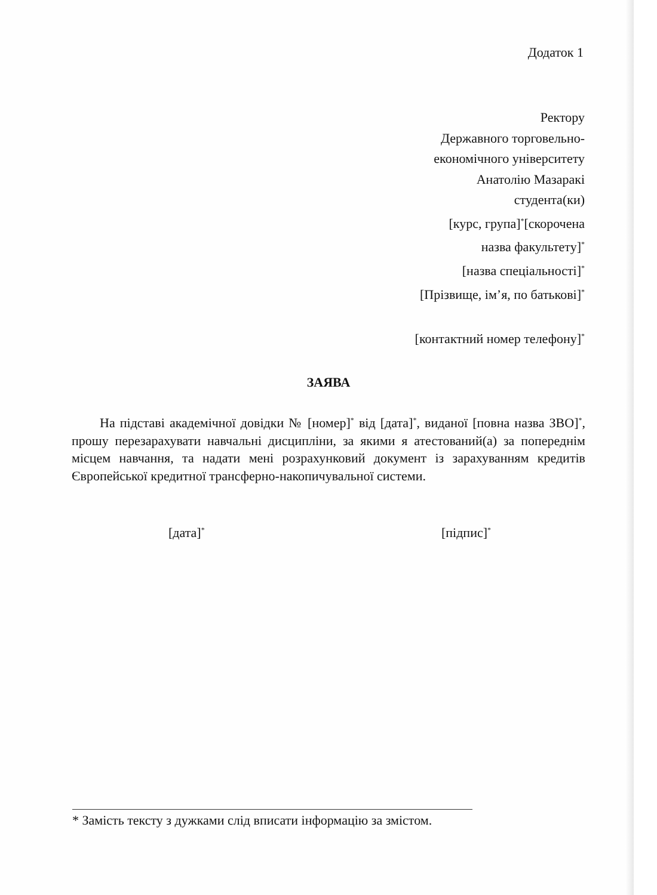Додаток 1
Ректору
Державного торговельно-
економічного університету
Анатолію Мазаракі
студента(ки)
[курс, група]<sup>*</sup>[скорочена
назва факультету]<sup>*</sup>
[назва спеціальності]<sup>*</sup>
[Прізвище, ім’я, по батькові]<sup>*</sup>
[контактний номер телефону]<sup>*</sup>
ЗАЯВА
На підставі академічної довідки № [номер]<sup>*</sup> від [дата]<sup>*</sup>, виданої [повна назва ЗВО]<sup>*</sup>, прошу перезарахувати навчальні дисципліни, за якими я атестований(а) за попереднім місцем навчання, та надати мені розрахунковий документ із зарахуванням кредитів Європейської кредитної трансферно-накопичувальної системи.
[дата]<sup>*</sup> [підпис]<sup>*</sup>
* Замість тексту з дужками слід вписати інформацію за змістом.